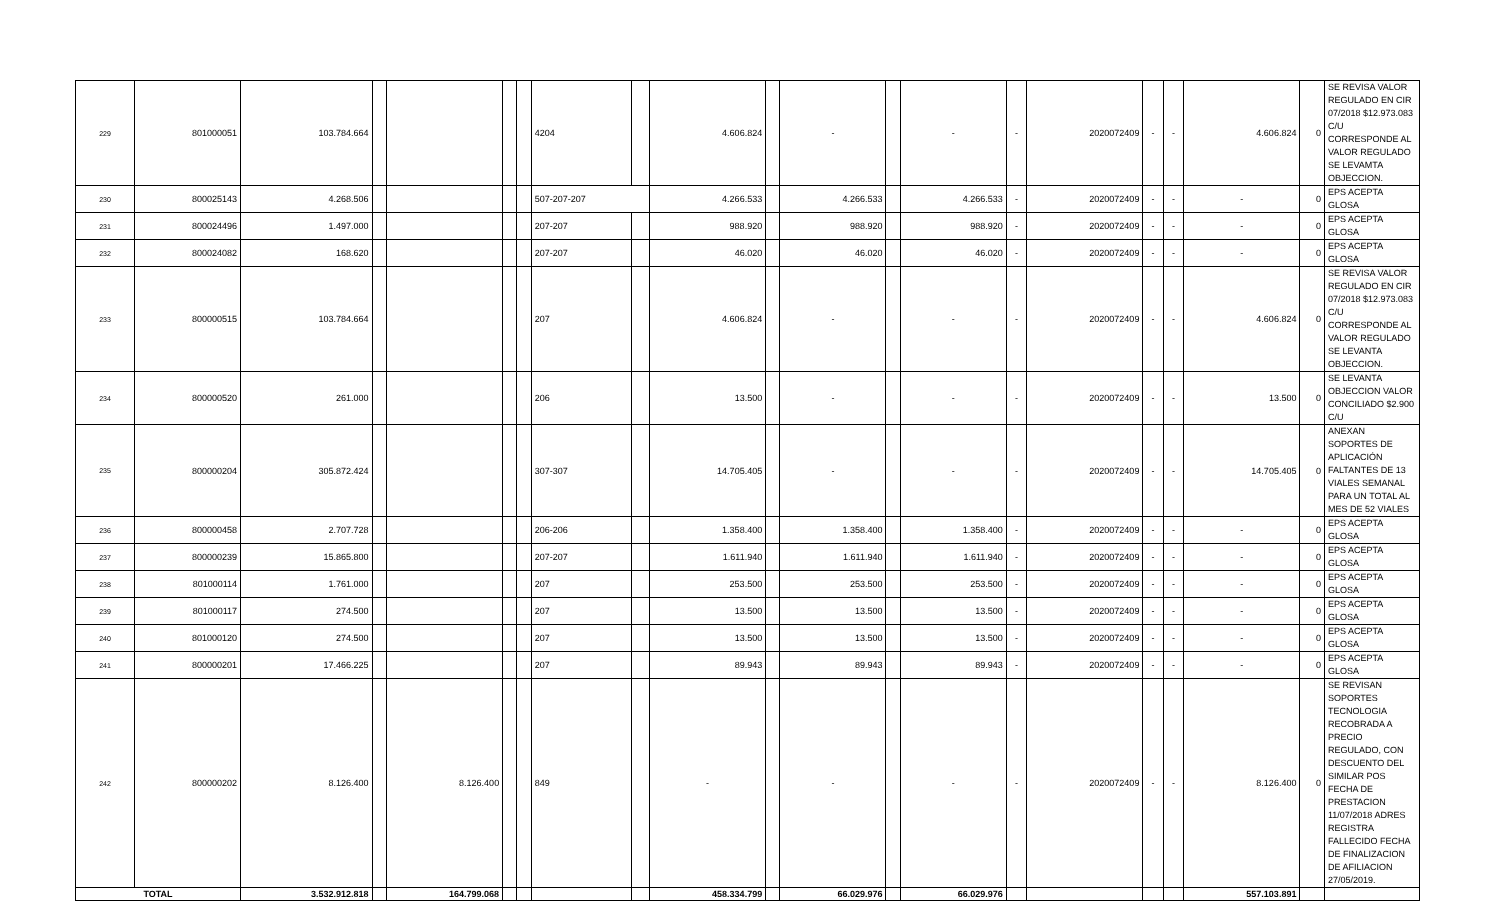| 229 | 801000051 | 103.784.664 | | | | | 4204 | | 4.606.824 | | - | | - | - | 2020072409 | - | - | 4.606.824 | 0 | SE REVISA VALOR REGULADO EN CIR 07/2018 $12.973.083 C/U CORRESPONDE AL VALOR REGULADO SE LEVAMTA OBJECCION. |
| 230 | 800025143 | 4.268.506 | | | | | 507-207-207 | | 4.266.533 | | 4.266.533 | | 4.266.533 | - | 2020072409 | - | - | - | 0 | EPS ACEPTA GLOSA |
| 231 | 800024496 | 1.497.000 | | | | | 207-207 | | 988.920 | | 988.920 | | 988.920 | - | 2020072409 | - | - | - | 0 | EPS ACEPTA GLOSA |
| 232 | 800024082 | 168.620 | | | | | 207-207 | | 46.020 | | 46.020 | | 46.020 | - | 2020072409 | - | - | - | 0 | EPS ACEPTA GLOSA |
| 233 | 800000515 | 103.784.664 | | | | | 207 | | 4.606.824 | | - | | - | - | 2020072409 | - | - | 4.606.824 | 0 | SE REVISA VALOR REGULADO EN CIR 07/2018 $12.973.083 C/U CORRESPONDE AL VALOR REGULADO SE LEVANTA OBJECCION. |
| 234 | 800000520 | 261.000 | | | | | 206 | | 13.500 | | - | | - | - | 2020072409 | - | - | 13.500 | 0 | SE LEVANTA OBJECCION VALOR CONCILIADO $2.900 C/U |
| 235 | 800000204 | 305.872.424 | | | | | 307-307 | | 14.705.405 | | - | | - | - | 2020072409 | - | - | 14.705.405 | 0 | ANEXAN SOPORTES DE APLICACIÓN FALTANTES DE 13 VIALES SEMANAL PARA UN TOTAL AL MES DE 52 VIALES |
| 236 | 800000458 | 2.707.728 | | | | | 206-206 | | 1.358.400 | | 1.358.400 | | 1.358.400 | - | 2020072409 | - | - | - | 0 | EPS ACEPTA GLOSA |
| 237 | 800000239 | 15.865.800 | | | | | 207-207 | | 1.611.940 | | 1.611.940 | | 1.611.940 | - | 2020072409 | - | - | - | 0 | EPS ACEPTA GLOSA |
| 238 | 801000114 | 1.761.000 | | | | | 207 | | 253.500 | | 253.500 | | 253.500 | - | 2020072409 | - | - | - | 0 | EPS ACEPTA GLOSA |
| 239 | 801000117 | 274.500 | | | | | 207 | | 13.500 | | 13.500 | | 13.500 | - | 2020072409 | - | - | - | 0 | EPS ACEPTA GLOSA |
| 240 | 801000120 | 274.500 | | | | | 207 | | 13.500 | | 13.500 | | 13.500 | - | 2020072409 | - | - | - | 0 | EPS ACEPTA GLOSA |
| 241 | 800000201 | 17.466.225 | | | | | 207 | | 89.943 | | 89.943 | | 89.943 | - | 2020072409 | - | - | - | 0 | EPS ACEPTA GLOSA |
| 242 | 800000202 | 8.126.400 | | 8.126.400 | | | 849 | | - | | - | | - | - | 2020072409 | - | - | 8.126.400 | 0 | SE REVISAN SOPORTES TECNOLOGIA RECOBRADA A PRECIO REGULADO, CON DESCUENTO DEL SIMILAR POS FECHA DE PRESTACION 11/07/2018 ADRES REGISTRA FALLECIDO FECHA DE FINALIZACION DE AFILIACION 27/05/2019. |
| TOTAL | | 3.532.912.818 | | 164.799.068 | | | | | 458.334.799 | | 66.029.976 | | 66.029.976 | | | | | 557.103.891 | | |